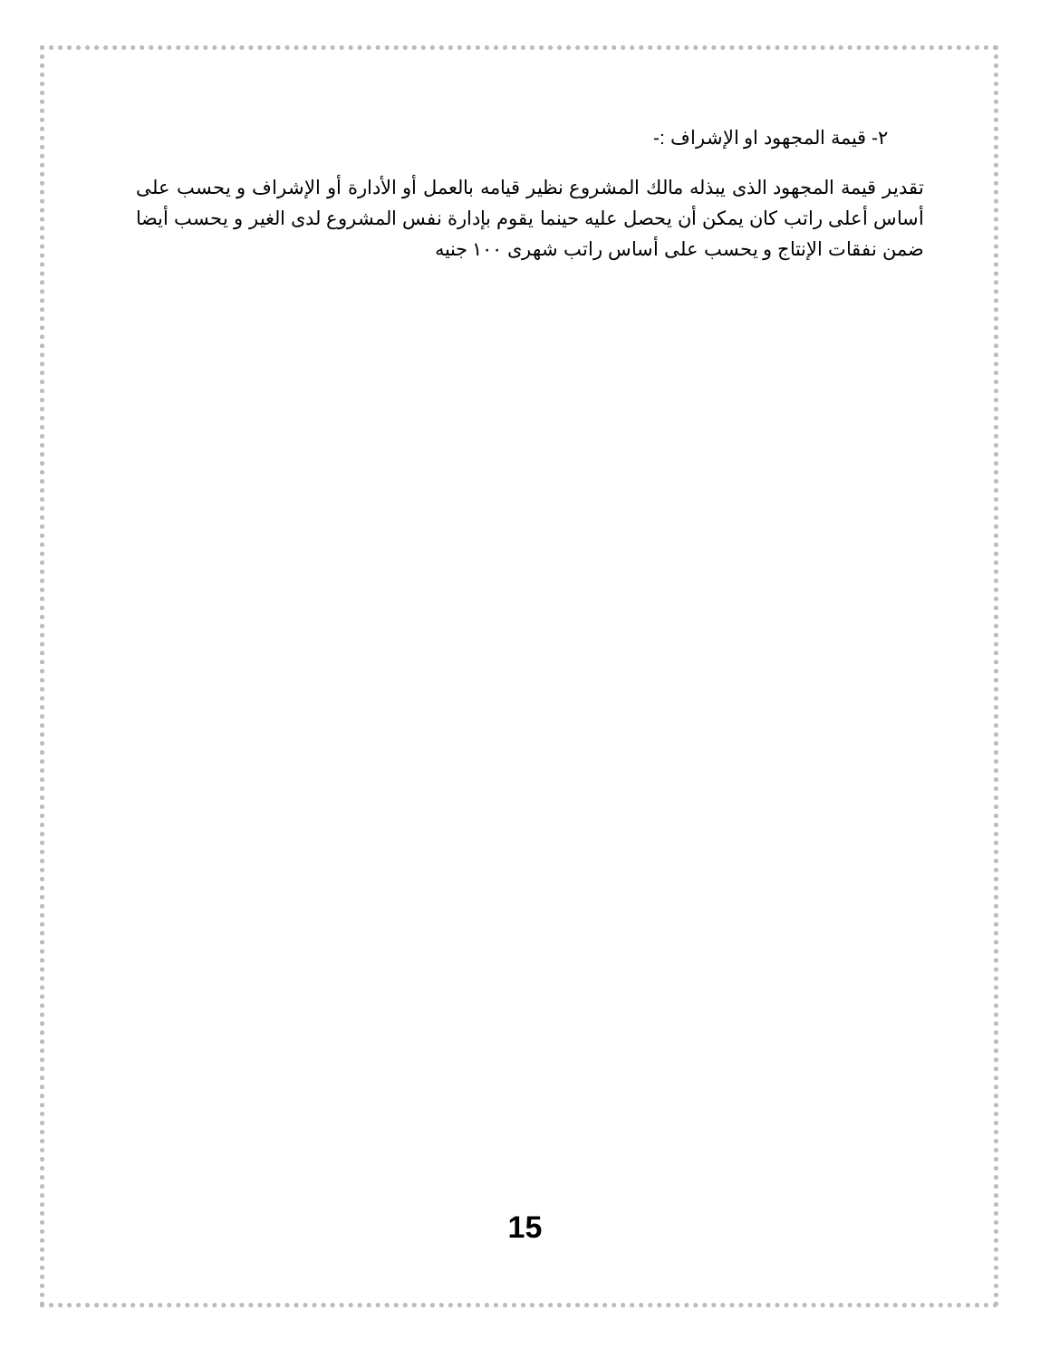٢- قيمة المجهود او الإشراف :-
تقدير قيمة المجهود الذى يبذله مالك المشروع نظير قيامه بالعمل أو الأدارة أو الإشراف و يحسب على أساس أعلى راتب كان يمكن أن يحصل عليه حينما يقوم بإدارة نفس المشروع لدى الغير و يحسب أيضا ضمن نفقات الإنتاج و يحسب على أساس راتب شهرى ١٠٠ جنيه
15